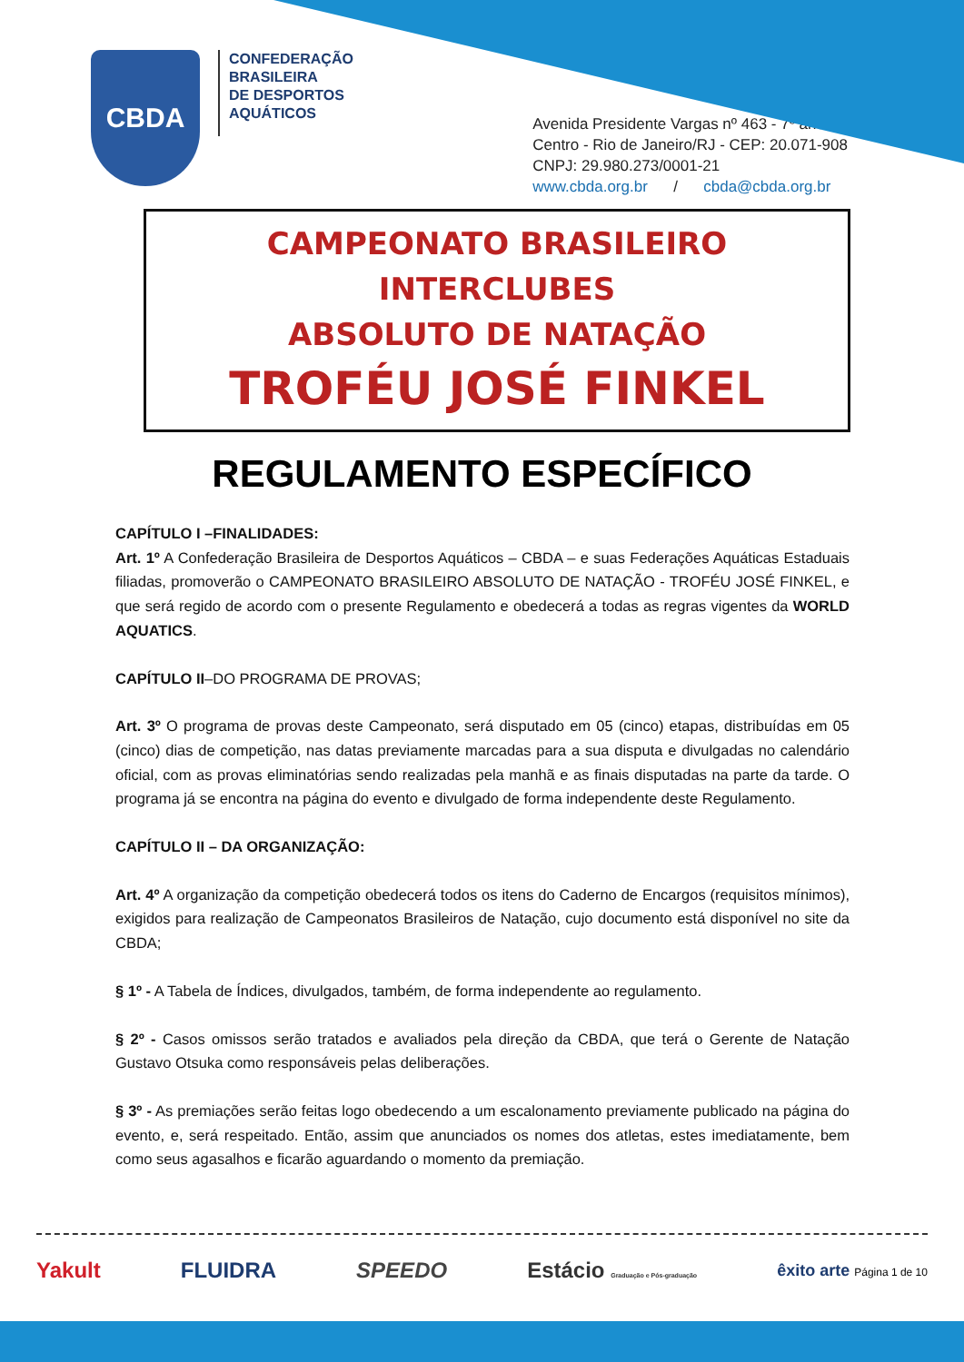CBDA
CONFEDERAÇÃO
BRASILEIRA
DE DESPORTOS
AQUÁTICOS
Avenida Presidente Vargas nº 463 - 7º andar
Centro - Rio de Janeiro/RJ - CEP: 20.071-908
CNPJ: 29.980.273/0001-21
www.cbda.org.br / cbda@cbda.org.br
CAMPEONATO BRASILEIRO INTERCLUBES
ABSOLUTO DE NATAÇÃO
TROFÉU JOSÉ FINKEL
REGULAMENTO ESPECÍFICO
CAPÍTULO I –FINALIDADES:
Art. 1º A Confederação Brasileira de Desportos Aquáticos – CBDA – e suas Federações Aquáticas Estaduais filiadas, promoverão o CAMPEONATO BRASILEIRO ABSOLUTO DE NATAÇÃO - TROFÉU JOSÉ FINKEL, e que será regido de acordo com o presente Regulamento e obedecerá a todas as regras vigentes da WORLD AQUATICS.
CAPÍTULO II–DO PROGRAMA DE PROVAS;
Art. 3º O programa de provas deste Campeonato, será disputado em 05 (cinco) etapas, distribuídas em 05 (cinco) dias de competição, nas datas previamente marcadas para a sua disputa e divulgadas no calendário oficial, com as provas eliminatórias sendo realizadas pela manhã e as finais disputadas na parte da tarde. O programa já se encontra na página do evento e divulgado de forma independente deste Regulamento.
CAPÍTULO II – DA ORGANIZAÇÃO:
Art. 4º A organização da competição obedecerá todos os itens do Caderno de Encargos (requisitos mínimos), exigidos para realização de Campeonatos Brasileiros de Natação, cujo documento está disponível no site da CBDA;
§ 1º - A Tabela de Índices, divulgados, também, de forma independente ao regulamento.
§ 2º - Casos omissos serão tratados e avaliados pela direção da CBDA, que terá o Gerente de Natação Gustavo Otsuka como responsáveis pelas deliberações.
§ 3º - As premiações serão feitas logo obedecendo a um escalonamento previamente publicado na página do evento, e, será respeitado. Então, assim que anunciados os nomes dos atletas, estes imediatamente, bem como seus agasalhos e ficarão aguardando o momento da premiação.
Yakult FLUIDRA SPEEDO Estácio Graduação e Pós-graduação êxito arte Página 1 de 10